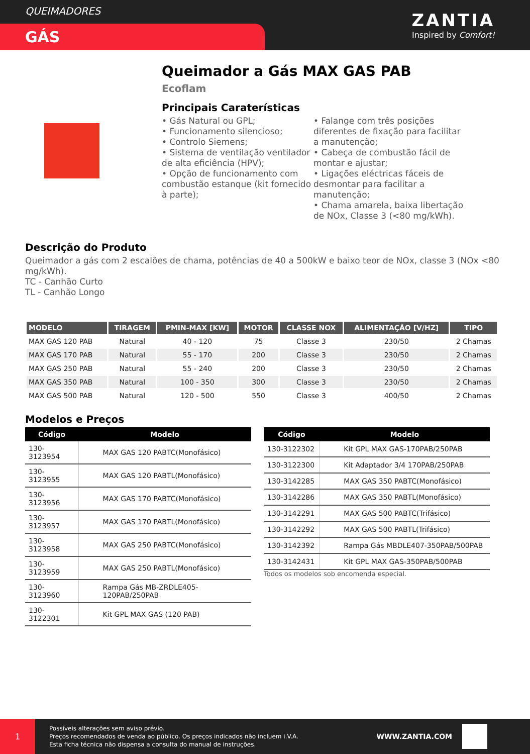QUEIMADORES
GÁS
ZANTIA
Inspired by Comfort!
Queimador a Gás MAX GAS PAB
Ecoflam
Principais Caraterísticas
• Gás Natural ou GPL;
• Funcionamento silencioso;
• Controlo Siemens;
• Sistema de ventilação ventilador de alta eficiência (HPV);
• Opção de funcionamento com combustão estanque (kit fornecido à parte);
• Falange com três posições diferentes de fixação para facilitar a manutenção;
• Cabeça de combustão fácil de montar e ajustar;
• Ligações eléctricas fáceis de desmontar para facilitar a manutenção;
• Chama amarela, baixa libertação de NOx, Classe 3 (<80 mg/kWh).
Descrição do Produto
Queimador a gás com 2 escalões de chama, potências de 40 a 500kW e baixo teor de NOx, classe 3 (NOx <80 mg/kWh).
TC - Canhão Curto
TL - Canhão Longo
| MODELO | TIRAGEM | PMIN-MAX [KW] | MOTOR | CLASSE NOX | ALIMENTAÇÃO [V/HZ] | TIPO |
| --- | --- | --- | --- | --- | --- | --- |
| MAX GAS 120 PAB | Natural | 40 - 120 | 75 | Classe 3 | 230/50 | 2 Chamas |
| MAX GAS 170 PAB | Natural | 55 - 170 | 200 | Classe 3 | 230/50 | 2 Chamas |
| MAX GAS 250 PAB | Natural | 55 - 240 | 200 | Classe 3 | 230/50 | 2 Chamas |
| MAX GAS 350 PAB | Natural | 100 - 350 | 300 | Classe 3 | 230/50 | 2 Chamas |
| MAX GAS 500 PAB | Natural | 120 - 500 | 550 | Classe 3 | 400/50 | 2 Chamas |
Modelos e Preços
| Código | Modelo |
| --- | --- |
| 130-3123954 | MAX GAS 120 PABTC(Monofásico) |
| 130-3123955 | MAX GAS 120 PABTL(Monofásico) |
| 130-3123956 | MAX GAS 170 PABTC(Monofásico) |
| 130-3123957 | MAX GAS 170 PABTL(Monofásico) |
| 130-3123958 | MAX GAS 250 PABTC(Monofásico) |
| 130-3123959 | MAX GAS 250 PABTL(Monofásico) |
| 130-3123960 | Rampa Gás MB-ZRDLE405-120PAB/250PAB |
| 130-3122301 | Kit GPL MAX GAS (120 PAB) |
| Código | Modelo |
| --- | --- |
| 130-3122302 | Kit GPL MAX GAS-170PAB/250PAB |
| 130-3122300 | Kit Adaptador 3/4 170PAB/250PAB |
| 130-3142285 | MAX GAS 350 PABTC(Monofásico) |
| 130-3142286 | MAX GAS 350 PABTL(Monofásico) |
| 130-3142291 | MAX GAS 500 PABTC(Trifásico) |
| 130-3142292 | MAX GAS 500 PABTL(Trifásico) |
| 130-3142392 | Rampa Gás MBDLE407-350PAB/500PAB |
| 130-3142431 | Kit GPL MAX GAS-350PAB/500PAB |
Todos os modelos sob encomenda especial.
1
Possíveis alterações sem aviso prévio.
Preços recomendados de venda ao público. Os preços indicados não incluem i.V.A.
Esta ficha técnica não dispensa a consulta do manual de instruções.
WWW.ZANTIA.COM